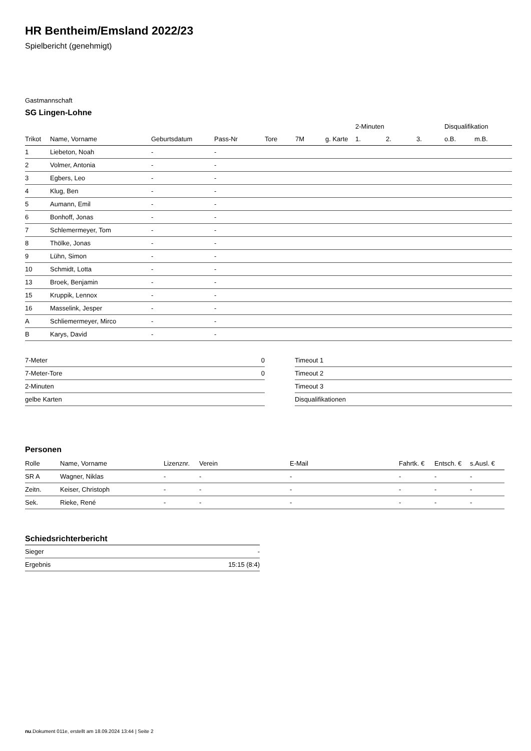HR Bentheim/Emsland 2022/23
Spielbericht (genehmigt)
Gastmannschaft
SG Lingen-Lohne
| | | | | | | | 2-Minuten | | | Disqualifikation | |
| --- | --- | --- | --- | --- | --- | --- | --- | --- | --- | --- | --- |
| Trikot | Name, Vorname | Geburtsdatum | Pass-Nr | Tore | 7M | g. Karte | 1. | 2. | 3. | o.B. | m.B. |
| 1 | Liebeton, Noah | - | - | | | | | | | | |
| 2 | Volmer, Antonia | - | - | | | | | | | | |
| 3 | Egbers, Leo | - | - | | | | | | | | |
| 4 | Klug, Ben | - | - | | | | | | | | |
| 5 | Aumann, Emil | - | - | | | | | | | | |
| 6 | Bonhoff, Jonas | - | - | | | | | | | | |
| 7 | Schlemermeyer, Tom | - | - | | | | | | | | |
| 8 | Thölke, Jonas | - | - | | | | | | | | |
| 9 | Lühn, Simon | - | - | | | | | | | | |
| 10 | Schmidt, Lotta | - | - | | | | | | | | |
| 13 | Broek, Benjamin | - | - | | | | | | | | |
| 15 | Kruppik, Lennox | - | - | | | | | | | | |
| 16 | Masselink, Jesper | - | - | | | | | | | | |
| A | Schliemermeyer, Mirco | - | - | | | | | | | | |
| B | Karys, David | - | - | | | | | | | | |
| 7-Meter | 0 |
| 7-Meter-Tore | 0 |
| 2-Minuten | |
| gelbe Karten | |
| Timeout 1 |
| Timeout 2 |
| Timeout 3 |
| Disqualifikationen |
Personen
| Rolle | Name, Vorname | Lizenznr. | Verein | E-Mail | Fahrtk. € | Entsch. € | s.Ausl. € |
| --- | --- | --- | --- | --- | --- | --- | --- |
| SR A | Wagner, Niklas | - | - | - | - | - | - |
| Zeitn. | Keiser, Christoph | - | - | - | - | - | - |
| Sek. | Rieke, René | - | - | - | - | - | - |
Schiedsrichterbericht
| Sieger | - |
| Ergebnis | 15:15 (8:4) |
nu.Dokument 011e, erstellt am 18.09.2024 13:44 | Seite 2